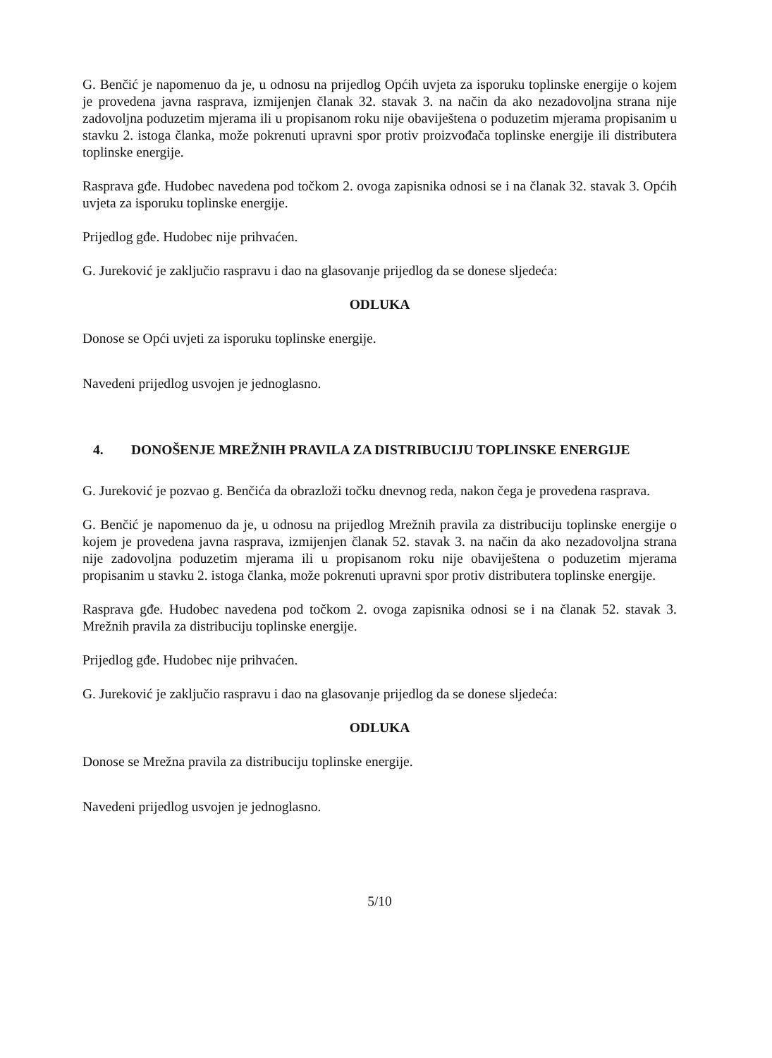G. Benčić je napomenuo da je, u odnosu na prijedlog Općih uvjeta za isporuku toplinske energije o kojem je provedena javna rasprava, izmijenjen članak 32. stavak 3. na način da ako nezadovoljna strana nije zadovoljna poduzetim mjerama ili u propisanom roku nije obaviještena o poduzetim mjerama propisanim u stavku 2. istoga članka, može pokrenuti upravni spor protiv proizvođača toplinske energije ili distributera toplinske energije.
Rasprava gđe. Hudobec navedena pod točkom 2. ovoga zapisnika odnosi se i na članak 32. stavak 3. Općih uvjeta za isporuku toplinske energije.
Prijedlog gđe. Hudobec nije prihvaćen.
G. Jureković je zaključio raspravu i dao na glasovanje prijedlog da se donese sljedeća:
ODLUKA
Donose se Opći uvjeti za isporuku toplinske energije.
Navedeni prijedlog usvojen je jednoglasno.
4. DONOŠENJE MREŽNIH PRAVILA ZA DISTRIBUCIJU TOPLINSKE ENERGIJE
G. Jureković je pozvao g. Benčića da obrazloži točku dnevnog reda, nakon čega je provedena rasprava.
G. Benčić je napomenuo da je, u odnosu na prijedlog Mrežnih pravila za distribuciju toplinske energije o kojem je provedena javna rasprava, izmijenjen članak 52. stavak 3. na način da ako nezadovoljna strana nije zadovoljna poduzetim mjerama ili u propisanom roku nije obaviještena o poduzetim mjerama propisanim u stavku 2. istoga članka, može pokrenuti upravni spor protiv distributera toplinske energije.
Rasprava gđe. Hudobec navedena pod točkom 2. ovoga zapisnika odnosi se i na članak 52. stavak 3. Mrežnih pravila za distribuciju toplinske energije.
Prijedlog gđe. Hudobec nije prihvaćen.
G. Jureković je zaključio raspravu i dao na glasovanje prijedlog da se donese sljedeća:
ODLUKA
Donose se Mrežna pravila za distribuciju toplinske energije.
Navedeni prijedlog usvojen je jednoglasno.
5/10